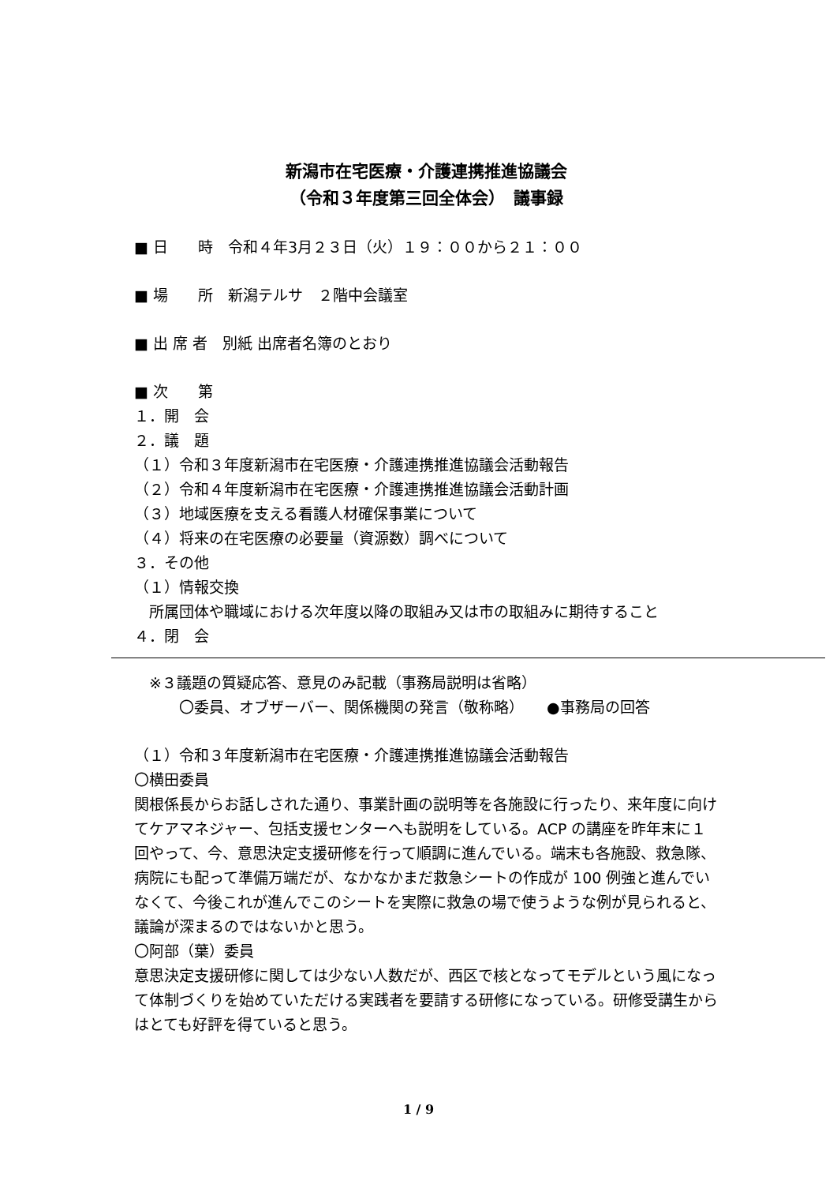新潟市在宅医療・介護連携推進協議会
（令和３年度第三回全体会）　議事録
■ 日　　時　令和４年3月２３日（火）１９：００から２１：００
■ 場　　所　新潟テルサ　２階中会議室
■ 出 席 者　別紙 出席者名簿のとおり
■ 次　　第
１．開　会
２．議　題
（１）令和３年度新潟市在宅医療・介護連携推進協議会活動報告
（２）令和４年度新潟市在宅医療・介護連携推進協議会活動計画
（３）地域医療を支える看護人材確保事業について
（４）将来の在宅医療の必要量（資源数）調べについて
３．その他
（１）情報交換
　所属団体や職域における次年度以降の取組み又は市の取組みに期待すること
４．閉　会
　※３議題の質疑応答、意見のみ記載（事務局説明は省略）
　　　〇委員、オブザーバー、関係機関の発言（敬称略）　　●事務局の回答
（１）令和３年度新潟市在宅医療・介護連携推進協議会活動報告
〇横田委員
関根係長からお話しされた通り、事業計画の説明等を各施設に行ったり、来年度に向けてケアマネジャー、包括支援センターへも説明をしている。ACP の講座を昨年末に１回やって、今、意思決定支援研修を行って順調に進んでいる。端末も各施設、救急隊、病院にも配って準備万端だが、なかなかまだ救急シートの作成が 100 例強と進んでいなくて、今後これが進んでこのシートを実際に救急の場で使うような例が見られると、議論が深まるのではないかと思う。
〇阿部（葉）委員
意思決定支援研修に関しては少ない人数だが、西区で核となってモデルという風になって体制づくりを始めていただける実践者を要請する研修になっている。研修受講生からはとても好評を得ていると思う。
1 / 9